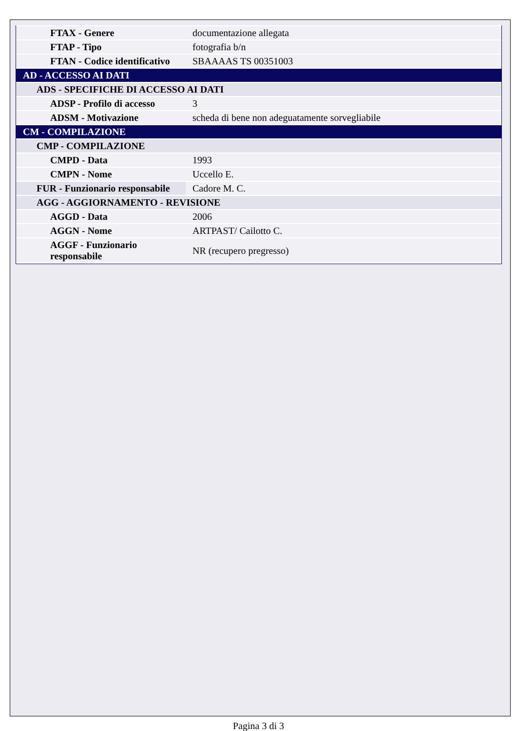| FTAX - Genere | documentazione allegata |
| FTAP - Tipo | fotografia b/n |
| FTAN - Codice identificativo | SBAAAAS TS 00351003 |
| AD - ACCESSO AI DATI | |
| ADS - SPECIFICHE DI ACCESSO AI DATI | |
| ADSP - Profilo di accesso | 3 |
| ADSM - Motivazione | scheda di bene non adeguatamente sorvegliabile |
| CM - COMPILAZIONE | |
| CMP - COMPILAZIONE | |
| CMPD - Data | 1993 |
| CMPN - Nome | Uccello E. |
| FUR - Funzionario responsabile | Cadore M. C. |
| AGG - AGGIORNAMENTO - REVISIONE | |
| AGGD - Data | 2006 |
| AGGN - Nome | ARTPAST/ Cailotto C. |
| AGGF - Funzionario responsabile | NR (recupero pregresso) |
Pagina 3 di 3